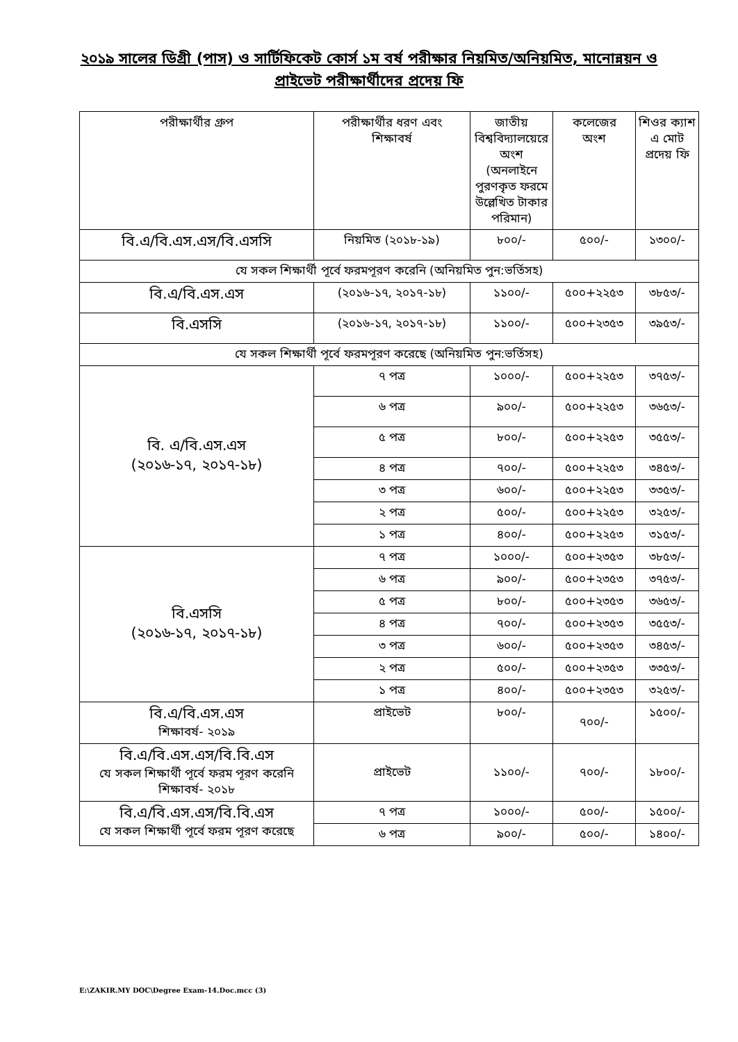২০১৯ সালের ডিগ্রী (পাস) ও সার্টিফিকেট কোর্স ১ম বর্ষ পরীক্ষার নিয়মিত/অনিয়মিত, মানোন্নয়ন ও
প্রাইভেট পরীক্ষার্থীদের প্রদেয় ফি
| পরীক্ষার্থীর গ্রুপ | পরীক্ষার্থীর ধরণ এবং শিক্ষাবর্ষ | জাতীয় বিশ্ববিদ্যালয়েরে অংশ (অনলাইনে পুরণকৃত ফরমে উল্লেখিত টাকার পরিমান) | কলেজের অংশ | শিওর ক্যাশ এ মোট প্রদেয় ফি |
| বি.এ/বি.এস.এস/বি.এসসি | নিয়মিত (২০১৮-১৯) | ৮০০/- | ৫০০/- | ১৩০০/- |
| যে সকল শিক্ষার্থী পূর্বে ফরমপূরণ করেনি (অনিয়মিত পুন:ভর্তিসহ) | | | | |
| বি.এ/বি.এস.এস | (২০১৬-১৭, ২০১৭-১৮) | ১১০০/- | ৫০০+২২৫৩ | ৩৮৫৩/- |
| বি.এসসি | (২০১৬-১৭, ২০১৭-১৮) | ১১০০/- | ৫০০+২৩৫৩ | ৩৯৫৩/- |
| যে সকল শিক্ষার্থী পূর্বে ফরমপূরণ করেছে (অনিয়মিত পুন:ভর্তিসহ) | | | | |
| বি. এ/বি.এস.এস (২০১৬-১৭, ২০১৭-১৮) | ৭ পত্র | ১০০০/- | ৫০০+২২৫৩ | ৩৭৫৩/- |
| | ৬ পত্র | ৯০০/- | ৫০০+২২৫৩ | ৩৬৫৩/- |
| | ৫ পত্র | ৮০০/- | ৫০০+২২৫৩ | ৩৫৫৩/- |
| | ৪ পত্র | ৭০০/- | ৫০০+২২৫৩ | ৩৪৫৩/- |
| | ৩ পত্র | ৬০০/- | ৫০০+২২৫৩ | ৩৩৫৩/- |
| | ২ পত্র | ৫০০/- | ৫০০+২২৫৩ | ৩২৫৩/- |
| | ১ পত্র | ৪০০/- | ৫০০+২২৫৩ | ৩১৫৩/- |
| বি.এসসি (২০১৬-১৭, ২০১৭-১৮) | ৭ পত্র | ১০০০/- | ৫০০+২৩৫৩ | ৩৮৫৩/- |
| | ৬ পত্র | ৯০০/- | ৫০০+২৩৫৩ | ৩৭৫৩/- |
| | ৫ পত্র | ৮০০/- | ৫০০+২৩৫৩ | ৩৬৫৩/- |
| | ৪ পত্র | ৭০০/- | ৫০০+২৩৫৩ | ৩৫৫৩/- |
| | ৩ পত্র | ৬০০/- | ৫০০+২৩৫৩ | ৩৪৫৩/- |
| | ২ পত্র | ৫০০/- | ৫০০+২৩৫৩ | ৩৩৫৩/- |
| | ১ পত্র | ৪০০/- | ৫০০+২৩৫৩ | ৩২৫৩/- |
| বি.এ/বি.এস.এস শিক্ষাবর্ষ- ২০১৯ | প্রাইভেট | ৮০০/- | ৭০০/- | ১৫০০/- |
| বি.এ/বি.এস.এস/বি.বি.এস যে সকল শিক্ষার্থী পূর্বে ফরম পূরণ করেনি শিক্ষাবর্ষ- ২০১৮ | প্রাইভেট | ১১০০/- | ৭০০/- | ১৮০০/- |
| বি.এ/বি.এস.এস/বি.বি.এস যে সকল শিক্ষার্থী পূর্বে ফরম পূরণ করেছে | ৭ পত্র | ১০০০/- | ৫০০/- | ১৫০০/- |
| | ৬ পত্র | ৯০০/- | ৫০০/- | ১৪০০/- |
E:\ZAKIR.MY DOC\Degree Exam-14.Doc.mcc (3)